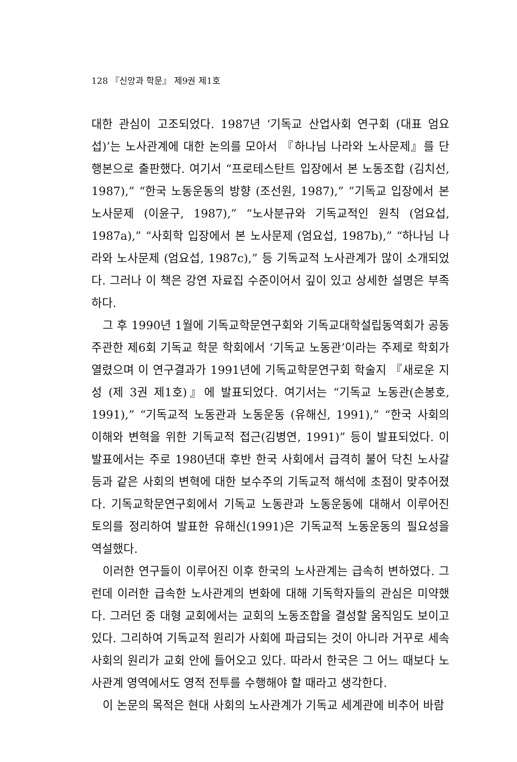128 『신앙과 학문』 제9권 제1호
대한 관심이 고조되었다. 1987년 ‘기독교 산업사회 연구회 (대표 엄요섭)’는 노사관계에 대한 논의를 모아서 『하나님 나라와 노사문제』를 단행본으로 출판했다. 여기서 “프로테스탄트 입장에서 본 노동조합 (김치선, 1987),” “한국 노동운동의 방향 (조선원, 1987),” ”기독교 입장에서 본 노사문제 (이윤구, 1987),” “노사분규와 기독교적인 원칙 (엄요섭, 1987a),” “사회학 입장에서 본 노사문제 (엄요섭, 1987b),” “하나님 나라와 노사문제 (엄요섭, 1987c),” 등 기독교적 노사관계가 많이 소개되었다. 그러나 이 책은 강연 자료집 수준이어서 깊이 있고 상세한 설명은 부족하다.
그 후 1990년 1월에 기독교학문연구회와 기독교대학설립동역회가 공동 주관한 제6회 기독교 학문 학회에서 ‘기독교 노동관’이라는 주제로 학회가 열렸으며 이 연구결과가 1991년에 기독교학문연구회 학술지 『새로운 지성 (제 3권 제1호)』에 발표되었다. 여기서는 “기독교 노동관(손봉호, 1991),” “기독교적 노동관과 노동운동 (유해신, 1991),” “한국 사회의 이해와 변혁을 위한 기독교적 접근(김병연, 1991)” 등이 발표되었다. 이 발표에서는 주로 1980년대 후반 한국 사회에서 급격히 불어 닥친 노사갈등과 같은 사회의 변혁에 대한 보수주의 기독교적 해석에 초점이 맞추어졌다. 기독교학문연구회에서 기독교 노동관과 노동운동에 대해서 이루어진 토의를 정리하여 발표한 유해신(1991)은 기독교적 노동운동의 필요성을 역설했다.
이러한 연구들이 이루어진 이후 한국의 노사관계는 급속히 변하였다. 그런데 이러한 급속한 노사관계의 변화에 대해 기독학자들의 관심은 미약했다. 그러던 중 대형 교회에서는 교회의 노동조합을 결성할 움직임도 보이고 있다. 그리하여 기독교적 원리가 사회에 파급되는 것이 아니라 거꾸로 세속 사회의 원리가 교회 안에 들어오고 있다. 따라서 한국은 그 어느 때보다 노사관계 영역에서도 영적 전투를 수행해야 할 때라고 생각한다.
이 논문의 목적은 현대 사회의 노사관계가 기독교 세계관에 비추어 바람